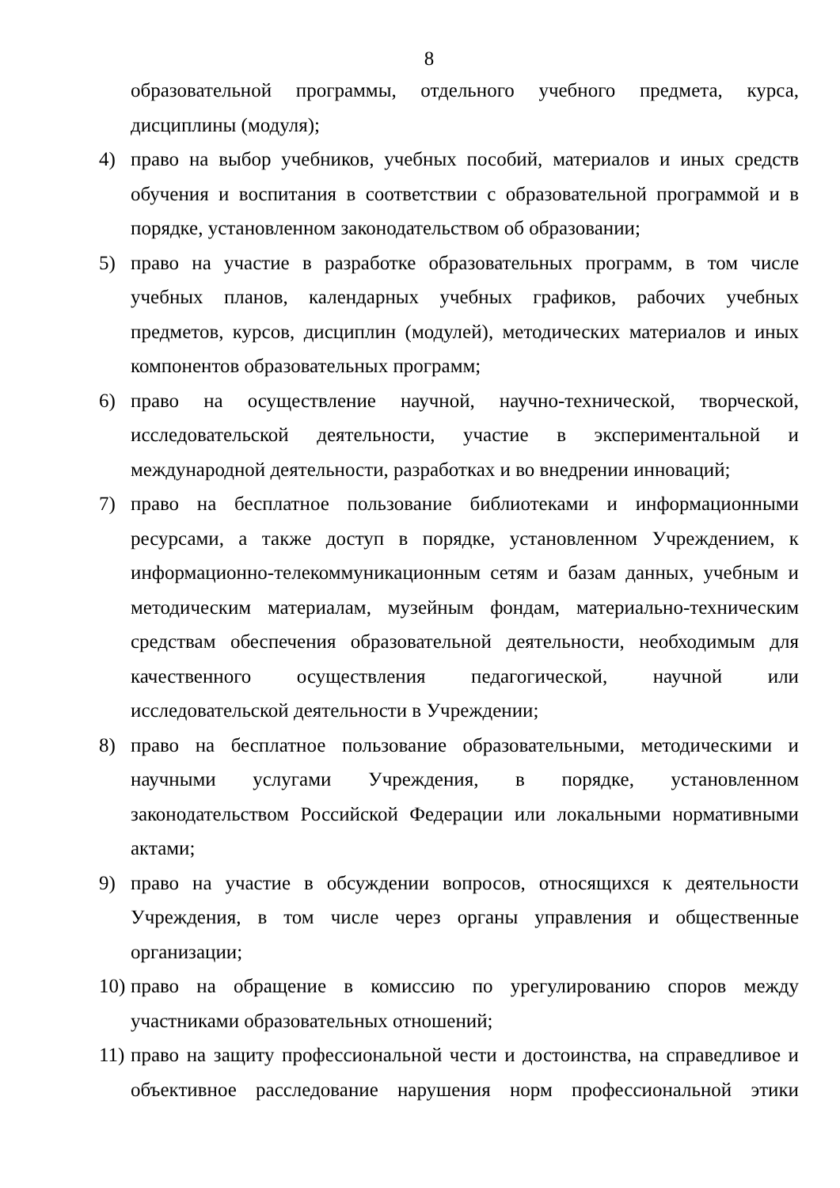8
образовательной программы, отдельного учебного предмета, курса, дисциплины (модуля);
4) право на выбор учебников, учебных пособий, материалов и иных средств обучения и воспитания в соответствии с образовательной программой и в порядке, установленном законодательством об образовании;
5) право на участие в разработке образовательных программ, в том числе учебных планов, календарных учебных графиков, рабочих учебных предметов, курсов, дисциплин (модулей), методических материалов и иных компонентов образовательных программ;
6) право на осуществление научной, научно-технической, творческой, исследовательской деятельности, участие в экспериментальной и международной деятельности, разработках и во внедрении инноваций;
7) право на бесплатное пользование библиотеками и информационными ресурсами, а также доступ в порядке, установленном Учреждением, к информационно-телекоммуникационным сетям и базам данных, учебным и методическим материалам, музейным фондам, материально-техническим средствам обеспечения образовательной деятельности, необходимым для качественного осуществления педагогической, научной или исследовательской деятельности в Учреждении;
8) право на бесплатное пользование образовательными, методическими и научными услугами Учреждения, в порядке, установленном законодательством Российской Федерации или локальными нормативными актами;
9) право на участие в обсуждении вопросов, относящихся к деятельности Учреждения, в том числе через органы управления и общественные организации;
10)
право на обращение в комиссию по урегулированию споров между участниками образовательных отношений;
11)
право на защиту профессиональной чести и достоинства, на справедливое и объективное расследование нарушения норм профессиональной этики